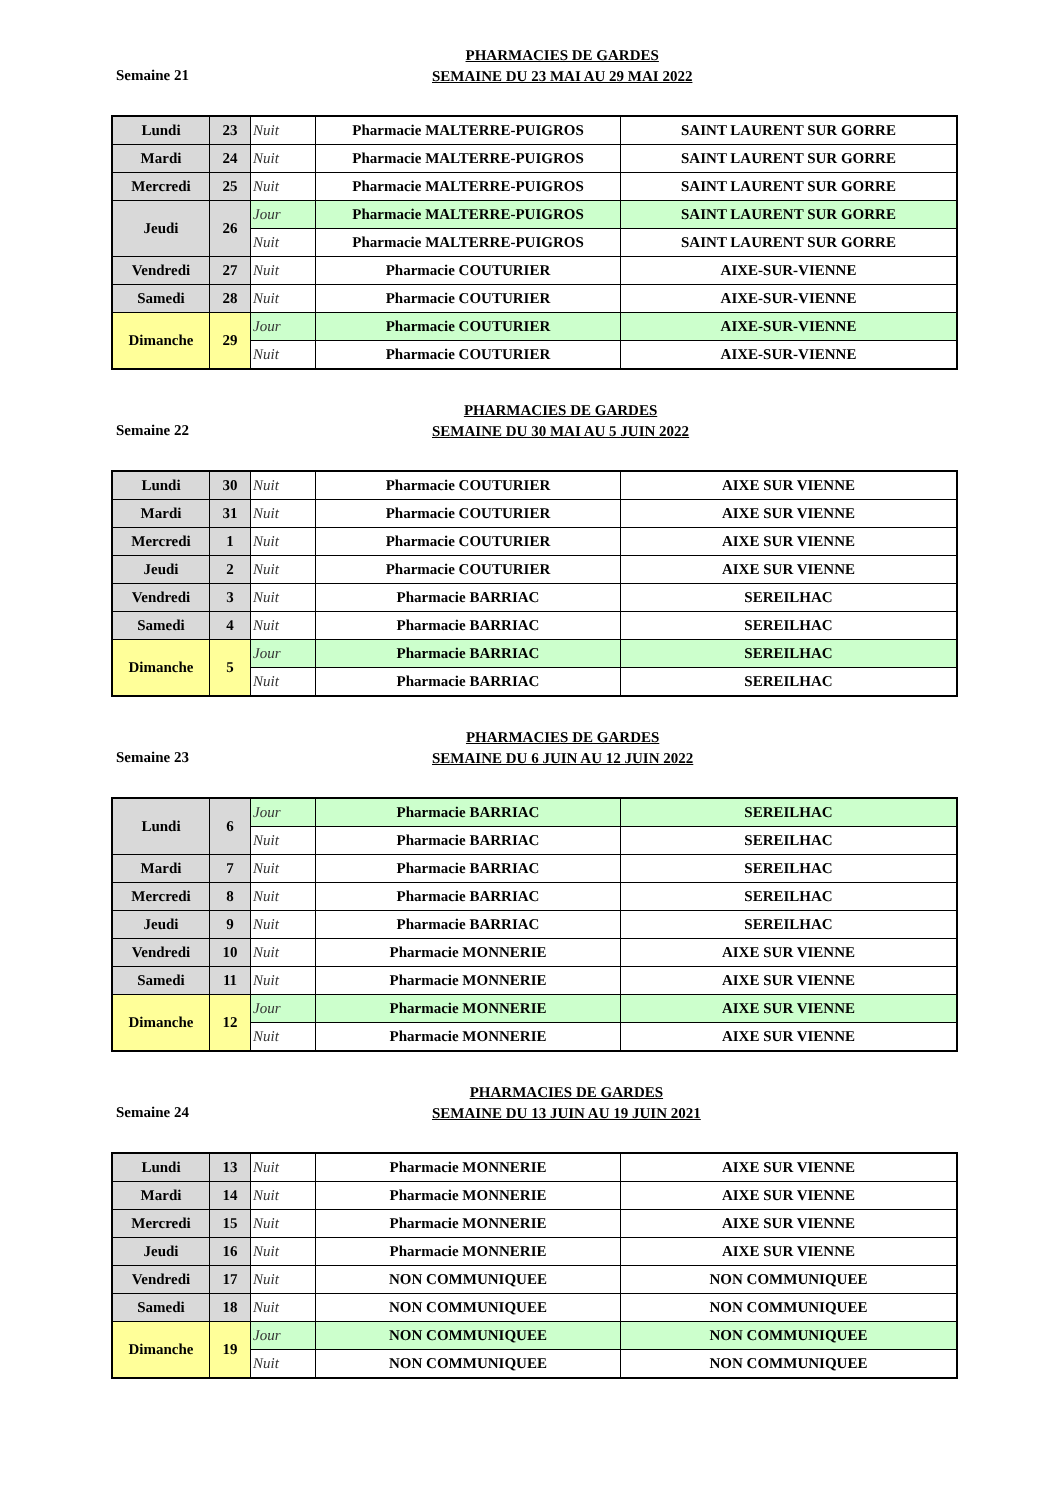Semaine 21
PHARMACIES DE GARDES
SEMAINE DU 23 MAI AU 29 MAI 2022
| Lundi | 23 | Nuit | Pharmacie MALTERRE-PUIGROS | SAINT LAURENT SUR GORRE |
| Mardi | 24 | Nuit | Pharmacie MALTERRE-PUIGROS | SAINT LAURENT SUR GORRE |
| Mercredi | 25 | Nuit | Pharmacie MALTERRE-PUIGROS | SAINT LAURENT SUR GORRE |
| Jeudi | 26 | Jour | Pharmacie MALTERRE-PUIGROS | SAINT LAURENT SUR GORRE |
| | | Nuit | Pharmacie MALTERRE-PUIGROS | SAINT LAURENT SUR GORRE |
| Vendredi | 27 | Nuit | Pharmacie COUTURIER | AIXE-SUR-VIENNE |
| Samedi | 28 | Nuit | Pharmacie COUTURIER | AIXE-SUR-VIENNE |
| Dimanche | 29 | Jour | Pharmacie COUTURIER | AIXE-SUR-VIENNE |
| | | Nuit | Pharmacie COUTURIER | AIXE-SUR-VIENNE |
Semaine 22
PHARMACIES DE GARDES
SEMAINE DU 30 MAI AU 5 JUIN 2022
| Lundi | 30 | Nuit | Pharmacie COUTURIER | AIXE SUR VIENNE |
| Mardi | 31 | Nuit | Pharmacie COUTURIER | AIXE SUR VIENNE |
| Mercredi | 1 | Nuit | Pharmacie COUTURIER | AIXE SUR VIENNE |
| Jeudi | 2 | Nuit | Pharmacie COUTURIER | AIXE SUR VIENNE |
| Vendredi | 3 | Nuit | Pharmacie BARRIAC | SEREILHAC |
| Samedi | 4 | Nuit | Pharmacie BARRIAC | SEREILHAC |
| Dimanche | 5 | Jour | Pharmacie BARRIAC | SEREILHAC |
| | | Nuit | Pharmacie BARRIAC | SEREILHAC |
Semaine 23
PHARMACIES DE GARDES
SEMAINE DU 6 JUIN AU 12 JUIN 2022
| Lundi | 6 | Jour | Pharmacie BARRIAC | SEREILHAC |
| | | Nuit | Pharmacie BARRIAC | SEREILHAC |
| Mardi | 7 | Nuit | Pharmacie BARRIAC | SEREILHAC |
| Mercredi | 8 | Nuit | Pharmacie BARRIAC | SEREILHAC |
| Jeudi | 9 | Nuit | Pharmacie BARRIAC | SEREILHAC |
| Vendredi | 10 | Nuit | Pharmacie MONNERIE | AIXE SUR VIENNE |
| Samedi | 11 | Nuit | Pharmacie MONNERIE | AIXE SUR VIENNE |
| Dimanche | 12 | Jour | Pharmacie MONNERIE | AIXE SUR VIENNE |
| | | Nuit | Pharmacie MONNERIE | AIXE SUR VIENNE |
Semaine 24
PHARMACIES DE GARDES
SEMAINE DU 13 JUIN AU 19 JUIN 2021
| Lundi | 13 | Nuit | Pharmacie MONNERIE | AIXE SUR VIENNE |
| Mardi | 14 | Nuit | Pharmacie MONNERIE | AIXE SUR VIENNE |
| Mercredi | 15 | Nuit | Pharmacie MONNERIE | AIXE SUR VIENNE |
| Jeudi | 16 | Nuit | Pharmacie MONNERIE | AIXE SUR VIENNE |
| Vendredi | 17 | Nuit | NON COMMUNIQUEE | NON COMMUNIQUEE |
| Samedi | 18 | Nuit | NON COMMUNIQUEE | NON COMMUNIQUEE |
| Dimanche | 19 | Jour | NON COMMUNIQUEE | NON COMMUNIQUEE |
| | | Nuit | NON COMMUNIQUEE | NON COMMUNIQUEE |